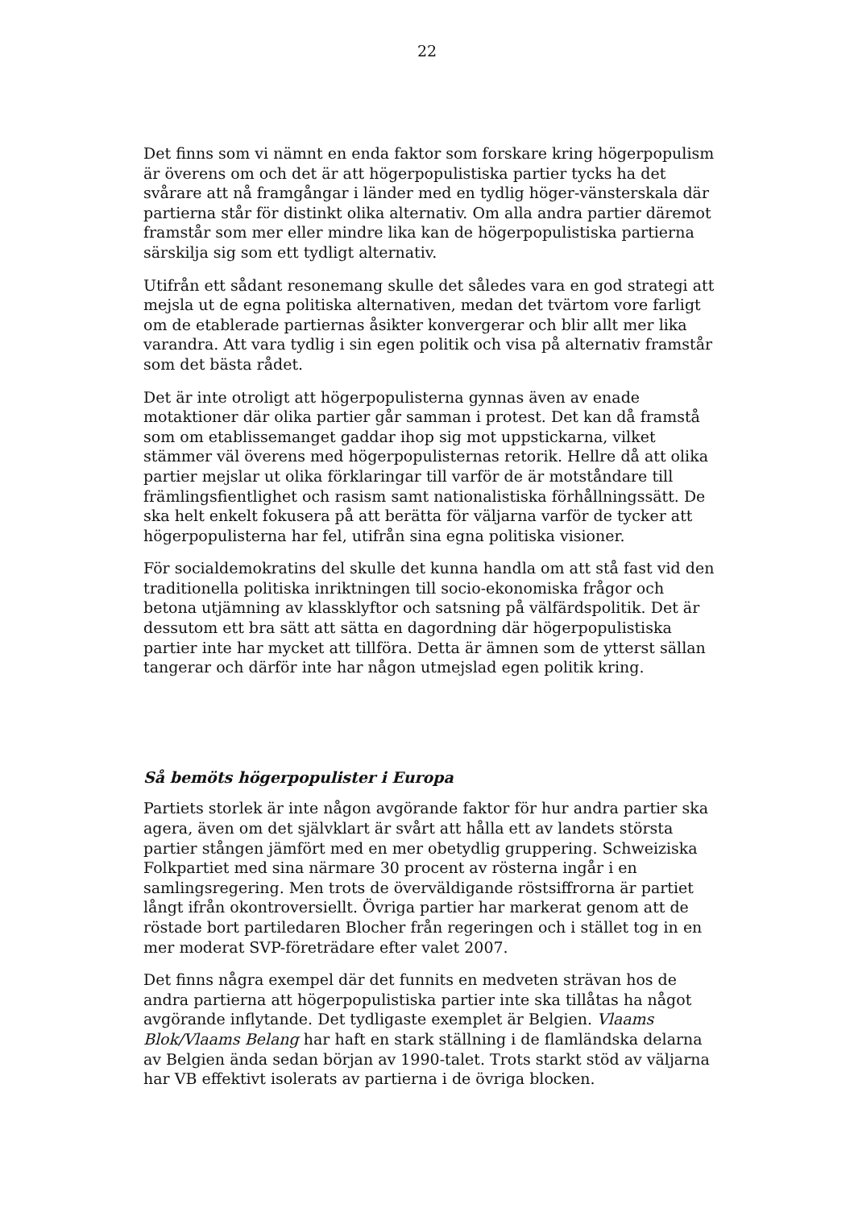22
Det finns som vi nämnt en enda faktor som forskare kring högerpopulism är överens om och det är att högerpopulistiska partier tycks ha det svårare att nå framgångar i länder med en tydlig höger-vänsterskala där partierna står för distinkt olika alternativ. Om alla andra partier däremot framstår som mer eller mindre lika kan de högerpopulistiska partierna särskilja sig som ett tydligt alternativ.
Utifrån ett sådant resonemang skulle det således vara en god strategi att mejsla ut de egna politiska alternativen, medan det tvärtom vore farligt om de etablerade partiernas åsikter konvergerar och blir allt mer lika varandra. Att vara tydlig i sin egen politik och visa på alternativ framstår som det bästa rådet.
Det är inte otroligt att högerpopulisterna gynnas även av enade motaktioner där olika partier går samman i protest. Det kan då framstå som om etablissemanget gaddar ihop sig mot uppstickarna, vilket stämmer väl överens med högerpopulisternas retorik. Hellre då att olika partier mejslar ut olika förklaringar till varför de är motståndare till främlingsfientlighet och rasism samt nationalistiska förhållningssätt. De ska helt enkelt fokusera på att berätta för väljarna varför de tycker att högerpopulisterna har fel, utifrån sina egna politiska visioner.
För socialdemokratins del skulle det kunna handla om att stå fast vid den traditionella politiska inriktningen till socio-ekonomiska frågor och betona utjämning av klassklyftor och satsning på välfärdspolitik. Det är dessutom ett bra sätt att sätta en dagordning där högerpopulistiska partier inte har mycket att tillföra. Detta är ämnen som de ytterst sällan tangerar och därför inte har någon utmejslad egen politik kring.
Så bemöts högerpopulister i Europa
Partiets storlek är inte någon avgörande faktor för hur andra partier ska agera, även om det självklart är svårt att hålla ett av landets största partier stången jämfört med en mer obetydlig gruppering. Schweiziska Folkpartiet med sina närmare 30 procent av rösterna ingår i en samlingsregering. Men trots de överväldigande röstsiffrorna är partiet långt ifrån okontroversiellt. Övriga partier har markerat genom att de röstade bort partiledaren Blocher från regeringen och i stället tog in en mer moderat SVP-företrädare efter valet 2007.
Det finns några exempel där det funnits en medveten strävan hos de andra partierna att högerpopulistiska partier inte ska tillåtas ha något avgörande inflytande. Det tydligaste exemplet är Belgien. Vlaams Blok/Vlaams Belang har haft en stark ställning i de flamländska delarna av Belgien ända sedan början av 1990-talet. Trots starkt stöd av väljarna har VB effektivt isolerats av partierna i de övriga blocken.